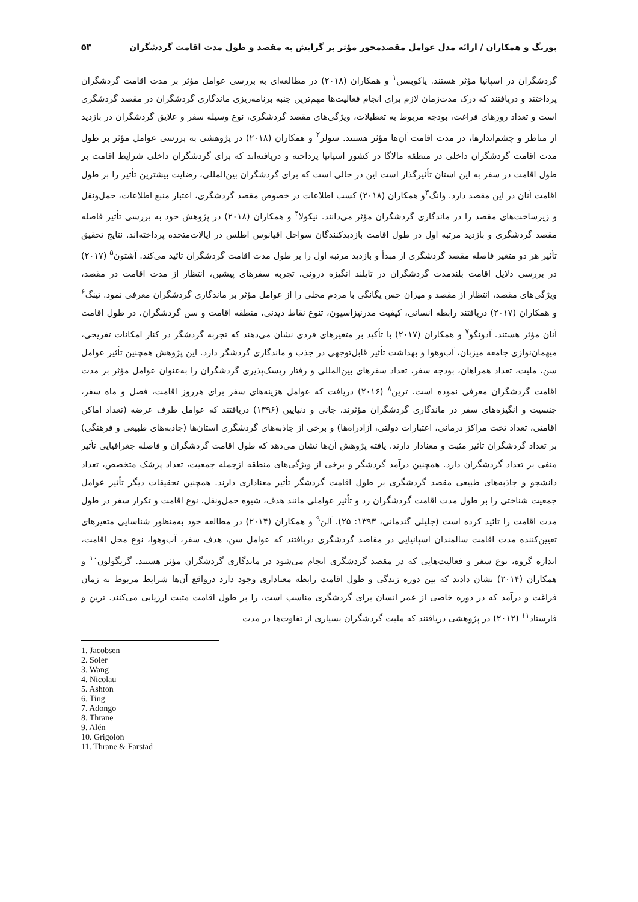پورنگ و همکاران / ارائه مدل عوامل مقصدمحور مؤثر بر گرایش به مقصد و طول مدت اقامت گردشگران ۵۳
گردشگران در اسپانیا مؤثر هستند. یاکوبسن<sup>۱</sup> و همکاران (۲۰۱۸) در مطالعه‌ای به بررسی عوامل مؤثر بر مدت اقامت گردشگران پرداختند و دریافتند که درک مدت‌زمان لازم برای انجام فعالیت‌ها مهم‌ترین جنبه برنامه‌ریزی ماندگاری گردشگران در مقصد گردشگری است و تعداد روزهای فراغت، بودجه مربوط به تعطیلات، ویژگی‌های مقصد گردشگری، نوع وسیله سفر و علایق گردشگران در بازدید از مناظر و چشم‌اندازها، در مدت اقامت آن‌ها مؤثر هستند. سولر<sup>۲</sup> و همکاران (۲۰۱۸) در پژوهشی به بررسی عوامل مؤثر بر طول مدت اقامت گردشگران داخلی در منطقه مالاگا در کشور اسپانیا پرداخته و دریافته‌اند که برای گردشگران داخلی شرایط اقامت بر طول اقامت در سفر به این استان تأثیرگذار است این در حالی است که برای گردشگران بین‌المللی، رضایت بیشترین تأثیر را بر طول اقامت آنان در این مقصد دارد. وانگ<sup>۳</sup>و همکاران (۲۰۱۸) کسب اطلاعات در خصوص مقصد گردشگری، اعتبار منبع اطلاعات، حمل‌ونقل و زیرساخت‌های مقصد را در ماندگاری گردشگران مؤثر می‌دانند. نیکولا<sup>۴</sup> و همکاران (۲۰۱۸) در پژوهش خود به بررسی تأثیر فاصله مقصد گردشگری و بازدید مرتبه اول در طول اقامت بازدیدکنندگان سواحل اقیانوس اطلس در ایالات‌متحده پرداخته‌اند. نتایج تحقیق تأثیر هر دو متغیر فاصله مقصد گردشگری از مبدأ و بازدید مرتبه اول را بر طول مدت اقامت گردشگران تائید می‌کند. آشتون<sup>۵</sup> (۲۰۱۷) در بررسی دلایل اقامت بلندمدت گردشگران در تایلند انگیزه درونی، تجربه سفرهای پیشین، انتظار از مدت اقامت در مقصد، ویژگی‌های مقصد، انتظار از مقصد و میزان حس یگانگی با مردم محلی را از عوامل مؤثر بر ماندگاری گردشگران معرفی نمود. تینگ<sup>۶</sup> و همکاران (۲۰۱۷) دریافتند رابطه انسانی، کیفیت مدرنیزاسیون، تنوع نقاط دیدنی، منطقه اقامت و سن گردشگران، در طول اقامت آنان مؤثر هستند. آدونگو<sup>۷</sup> و همکاران (۲۰۱۷) با تأکید بر متغیرهای فردی نشان می‌دهند که تجربه گردشگر در کنار امکانات تفریحی، میهمان‌نوازی جامعه میزبان، آب‌وهوا و بهداشت تأثیر قابل‌توجهی در جذب و ماندگاری گردشگر دارد. این پژوهش همچنین تأثیر عوامل سن، ملیت، تعداد همراهان، بودجه سفر، تعداد سفرهای بین‌المللی و رفتار ریسک‌پذیری گردشگران را به‌عنوان عوامل مؤثر بر مدت اقامت گردشگران معرفی نموده است. ترین<sup>۸</sup> (۲۰۱۶) دریافت که عوامل هزینه‌های سفر برای هرروز اقامت، فصل و ماه سفر، جنسیت و انگیزه‌های سفر در ماندگاری گردشگران مؤثرند. جانی و دنیایین (۱۳۹۶) دریافتند که عوامل طرف عرضه (تعداد اماکن اقامتی، تعداد تخت مراکز درمانی، اعتبارات دولتی، آزادراه‌ها) و برخی از جاذبه‌های گردشگری استان‌ها (جاذبه‌های طبیعی و فرهنگی) بر تعداد گردشگران تأثیر مثبت و معنادار دارند. یافته پژوهش آن‌ها نشان می‌دهد که طول اقامت گردشگران و فاصله جغرافیایی تأثیر منفی بر تعداد گردشگران دارد. همچنین درآمد گردشگر و برخی از ویژگی‌های منطقه ازجمله جمعیت، تعداد پزشک متخصص، تعداد دانشجو و جاذبه‌های طبیعی مقصد گردشگری بر طول اقامت گردشگر تأثیر معناداری دارند. همچنین تحقیقات دیگر تأثیر عوامل جمعیت شناختی را بر طول مدت اقامت گردشگران رد و تأثیر عواملی مانند هدف، شیوه حمل‌ونقل، نوع اقامت و تکرار سفر در طول مدت اقامت را تائید کرده است (جلیلی گندمانی، ۱۳۹۳: ۲۵). آلن<sup>۹</sup> و همکاران (۲۰۱۴) در مطالعه خود به‌منظور شناسایی متغیرهای تعیین‌کننده مدت اقامت سالمندان اسپانیایی در مقاصد گردشگری دریافتند که عوامل سن، هدف سفر، آب‌وهوا، نوع محل اقامت، اندازه گروه، نوع سفر و فعالیت‌هایی که در مقصد گردشگری انجام می‌شود در ماندگاری گردشگران مؤثر هستند. گریگولون<sup>۱۰</sup> و همکاران (۲۰۱۴) نشان دادند که بین دوره زندگی و طول اقامت رابطه معناداری وجود دارد درواقع آن‌ها شرایط مربوط به زمان فراغت و درآمد که در دوره خاصی از عمر انسان برای گردشگری مناسب است، را بر طول اقامت مثبت ارزیابی می‌کنند. ترین و فارستاد<sup>۱۱</sup> (۲۰۱۲) در پژوهشی دریافتند که ملیت گردشگران بسیاری از تفاوت‌ها در مدت
1. Jacobsen
2. Soler
3. Wang
4. Nicolau
5. Ashton
6. Ting
7. Adongo
8. Thrane
9. Alén
10. Grigolon
11. Thrane & Farstad